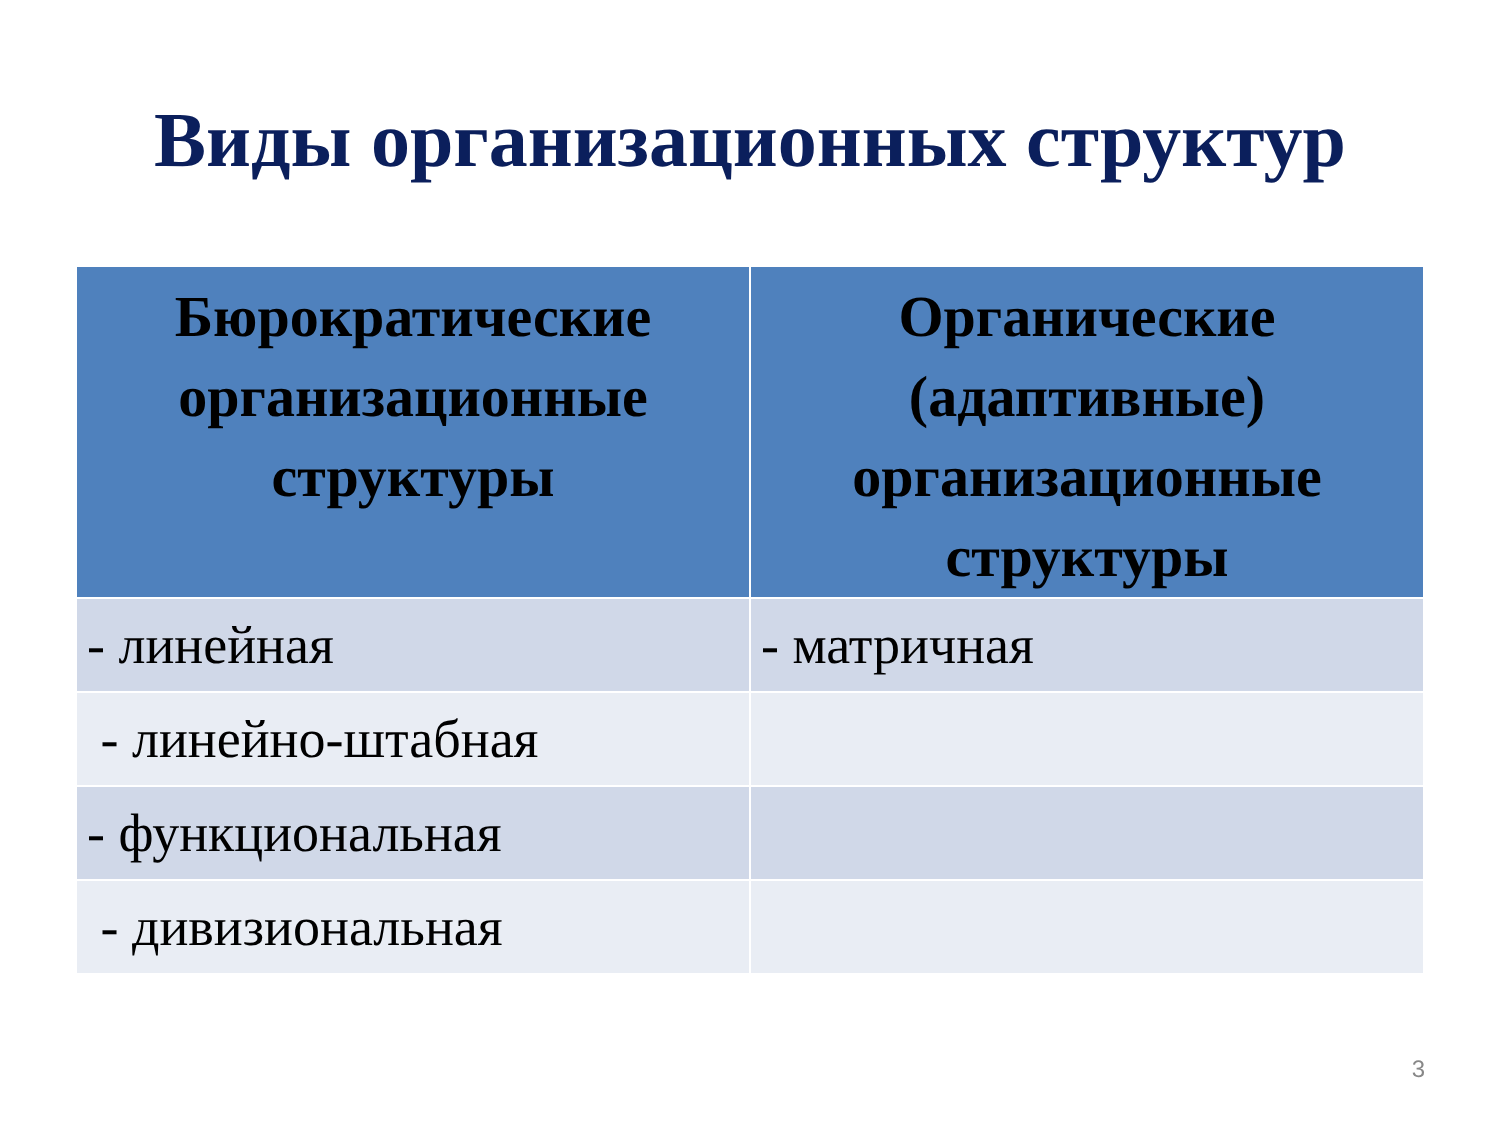Виды организационных структур
| Бюрократические организационные структуры | Органические (адаптивные) организационные структуры |
| --- | --- |
| - линейная | - матричная |
| - линейно-штабная | |
| - функциональная | |
| - дивизиональная | |
3